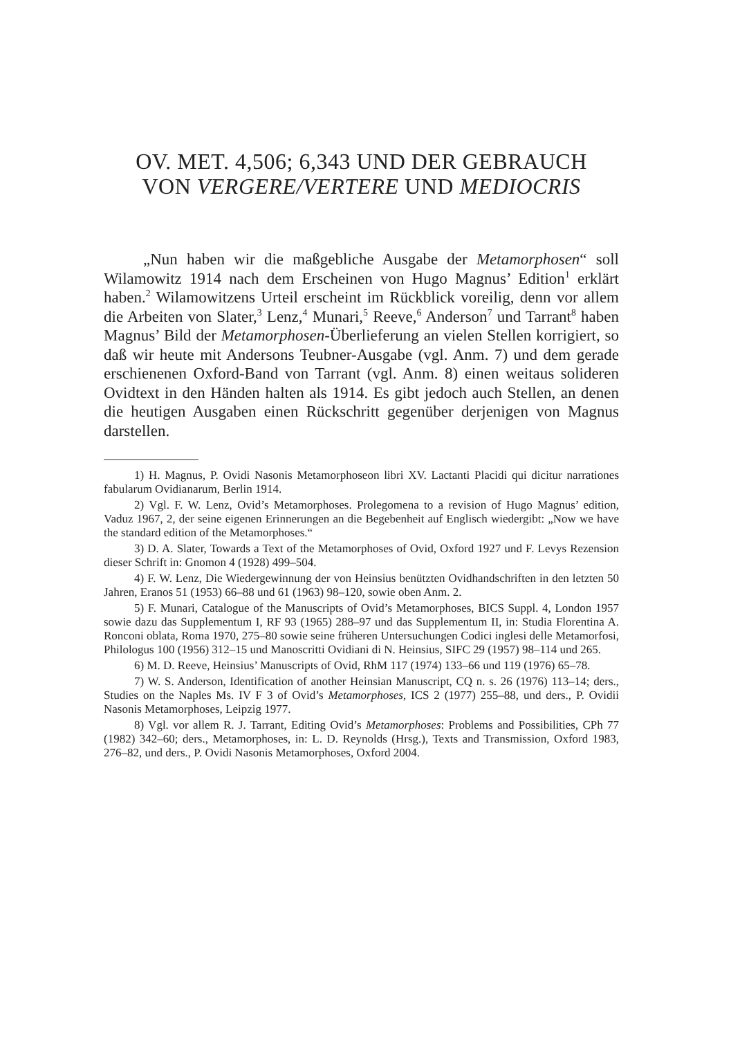OV. MET. 4,506; 6,343 UND DER GEBRAUCH
VON VERGERE/VERTERE UND MEDIOCRIS
„Nun haben wir die maßgebliche Ausgabe der Metamorphosen“ soll Wilamowitz 1914 nach dem Erscheinen von Hugo Magnus’ Edition<sup>1</sup> erklärt haben.<sup>2</sup> Wilamowitzens Urteil erscheint im Rückblick voreilig, denn vor allem die Arbeiten von Slater,<sup>3</sup> Lenz,<sup>4</sup> Munari,<sup>5</sup> Reeve,<sup>6</sup> Anderson<sup>7</sup> und Tarrant<sup>8</sup> haben Magnus’ Bild der Metamorphosen-Überlieferung an vielen Stellen korrigiert, so daß wir heute mit Andersons Teubner-Ausgabe (vgl. Anm. 7) und dem gerade erschienenen Oxford-Band von Tarrant (vgl. Anm. 8) einen weitaus solideren Ovidtext in den Händen halten als 1914. Es gibt jedoch auch Stellen, an denen die heutigen Ausgaben einen Rückschritt gegenüber derjenigen von Magnus darstellen.
1) H. Magnus, P. Ovidi Nasonis Metamorphoseon libri XV. Lactanti Placidi qui dicitur narrationes fabularum Ovidianarum, Berlin 1914.
2) Vgl. F. W. Lenz, Ovid’s Metamorphoses. Prolegomena to a revision of Hugo Magnus’ edition, Vaduz 1967, 2, der seine eigenen Erinnerungen an die Begebenheit auf Englisch wiedergibt: „Now we have the standard edition of the Metamorphoses.“
3) D. A. Slater, Towards a Text of the Metamorphoses of Ovid, Oxford 1927 und F. Levys Rezension dieser Schrift in: Gnomon 4 (1928) 499–504.
4) F. W. Lenz, Die Wiedergewinnung der von Heinsius benützten Ovidhandschriften in den letzten 50 Jahren, Eranos 51 (1953) 66–88 und 61 (1963) 98–120, sowie oben Anm. 2.
5) F. Munari, Catalogue of the Manuscripts of Ovid’s Metamorphoses, BICS Suppl. 4, London 1957 sowie dazu das Supplementum I, RF 93 (1965) 288–97 und das Supplementum II, in: Studia Florentina A. Ronconi oblata, Roma 1970, 275–80 sowie seine früheren Untersuchungen Codici inglesi delle Metamorfosi, Philologus 100 (1956) 312–15 und Manoscritti Ovidiani di N. Heinsius, SIFC 29 (1957) 98–114 und 265.
6) M. D. Reeve, Heinsius’ Manuscripts of Ovid, RhM 117 (1974) 133–66 und 119 (1976) 65–78.
7) W. S. Anderson, Identification of another Heinsian Manuscript, CQ n. s. 26 (1976) 113–14; ders., Studies on the Naples Ms. IV F 3 of Ovid’s Metamorphoses, ICS 2 (1977) 255–88, und ders., P. Ovidii Nasonis Metamorphoses, Leipzig 1977.
8) Vgl. vor allem R. J. Tarrant, Editing Ovid’s Metamorphoses: Problems and Possibilities, CPh 77 (1982) 342–60; ders., Metamorphoses, in: L. D. Reynolds (Hrsg.), Texts and Transmission, Oxford 1983, 276–82, und ders., P. Ovidi Nasonis Metamorphoses, Oxford 2004.